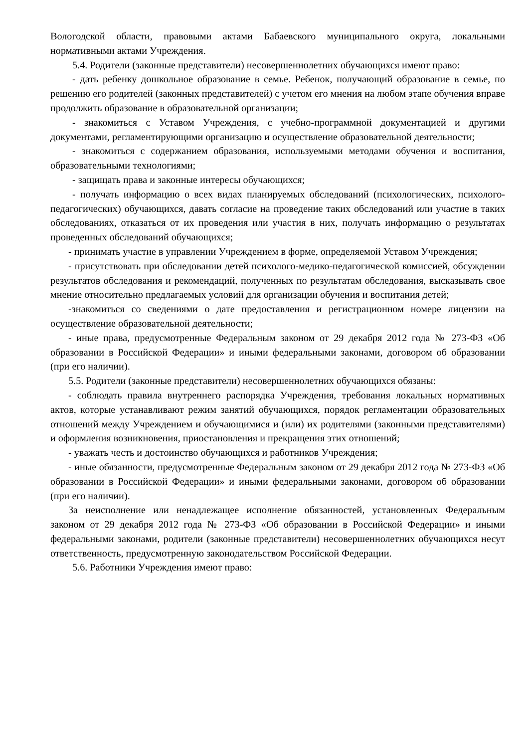Вологодской области, правовыми актами Бабаевского муниципального округа, локальными нормативными актами Учреждения.
5.4. Родители (законные представители) несовершеннолетних обучающихся имеют право:
- дать ребенку дошкольное образование в семье. Ребенок, получающий образование в семье, по решению его родителей (законных представителей) с учетом его мнения на любом этапе обучения вправе продолжить образование в образовательной организации;
- знакомиться с Уставом Учреждения, с учебно-программной документацией и другими документами, регламентирующими организацию и осуществление образовательной деятельности;
- знакомиться с содержанием образования, используемыми методами обучения и воспитания, образовательными технологиями;
- защищать права и законные интересы обучающихся;
- получать информацию о всех видах планируемых обследований (психологических, психолого-педагогических) обучающихся, давать согласие на проведение таких обследований или участие в таких обследованиях, отказаться от их проведения или участия в них, получать информацию о результатах проведенных обследований обучающихся;
- принимать участие в управлении Учреждением в форме, определяемой Уставом Учреждения;
- присутствовать при обследовании детей психолого-медико-педагогической комиссией, обсуждении результатов обследования и рекомендаций, полученных по результатам обследования, высказывать свое мнение относительно предлагаемых условий для организации обучения и воспитания детей;
-знакомиться со сведениями о дате предоставления и регистрационном номере лицензии на осуществление образовательной деятельности;
- иные права, предусмотренные Федеральным законом от 29 декабря 2012 года № 273-ФЗ «Об образовании в Российской Федерации» и иными федеральными законами, договором об образовании (при его наличии).
5.5. Родители (законные представители) несовершеннолетних обучающихся обязаны:
- соблюдать правила внутреннего распорядка Учреждения, требования локальных нормативных актов, которые устанавливают режим занятий обучающихся, порядок регламентации образовательных отношений между Учреждением и обучающимися и (или) их родителями (законными представителями) и оформления возникновения, приостановления и прекращения этих отношений;
- уважать честь и достоинство обучающихся и работников Учреждения;
- иные обязанности, предусмотренные Федеральным законом от 29 декабря 2012 года № 273-ФЗ «Об образовании в Российской Федерации» и иными федеральными законами, договором об образовании (при его наличии).
За неисполнение или ненадлежащее исполнение обязанностей, установленных Федеральным законом от 29 декабря 2012 года № 273-ФЗ «Об образовании в Российской Федерации» и иными федеральными законами, родители (законные представители) несовершеннолетних обучающихся несут ответственность, предусмотренную законодательством Российской Федерации.
5.6. Работники Учреждения имеют право: